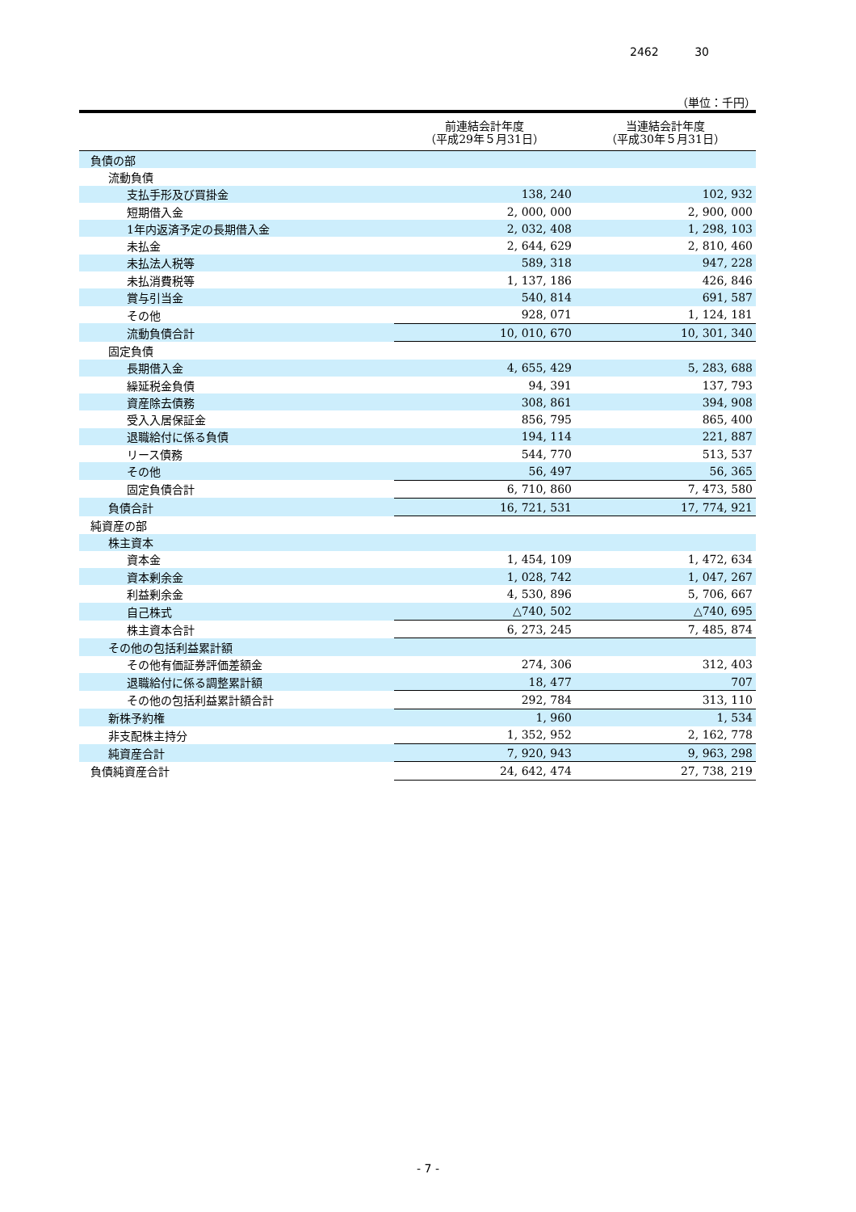2462 30
（単位：千円）
| | 前連結会計年度 （平成29年５月31日） | 当連結会計年度 （平成30年５月31日） |
| --- | --- | --- |
| 負債の部 | | |
| 流動負債 | | |
| 支払手形及び買掛金 | 138, 240 | 102, 932 |
| 短期借入金 | 2, 000, 000 | 2, 900, 000 |
| 1年内返済予定の長期借入金 | 2, 032, 408 | 1, 298, 103 |
| 未払金 | 2, 644, 629 | 2, 810, 460 |
| 未払法人税等 | 589, 318 | 947, 228 |
| 未払消費税等 | 1, 137, 186 | 426, 846 |
| 賞与引当金 | 540, 814 | 691, 587 |
| その他 | 928, 071 | 1, 124, 181 |
| 流動負債合計 | 10, 010, 670 | 10, 301, 340 |
| 固定負債 | | |
| 長期借入金 | 4, 655, 429 | 5, 283, 688 |
| 繰延税金負債 | 94, 391 | 137, 793 |
| 資産除去債務 | 308, 861 | 394, 908 |
| 受入入居保証金 | 856, 795 | 865, 400 |
| 退職給付に係る負債 | 194, 114 | 221, 887 |
| リース債務 | 544, 770 | 513, 537 |
| その他 | 56, 497 | 56, 365 |
| 固定負債合計 | 6, 710, 860 | 7, 473, 580 |
| 負債合計 | 16, 721, 531 | 17, 774, 921 |
| 純資産の部 | | |
| 株主資本 | | |
| 資本金 | 1, 454, 109 | 1, 472, 634 |
| 資本剰余金 | 1, 028, 742 | 1, 047, 267 |
| 利益剰余金 | 4, 530, 896 | 5, 706, 667 |
| 自己株式 | △740, 502 | △740, 695 |
| 株主資本合計 | 6, 273, 245 | 7, 485, 874 |
| その他の包括利益累計額 | | |
| その他有価証券評価差額金 | 274, 306 | 312, 403 |
| 退職給付に係る調整累計額 | 18, 477 | 707 |
| その他の包括利益累計額合計 | 292, 784 | 313, 110 |
| 新株予約権 | 1, 960 | 1, 534 |
| 非支配株主持分 | 1, 352, 952 | 2, 162, 778 |
| 純資産合計 | 7, 920, 943 | 9, 963, 298 |
| 負債純資産合計 | 24, 642, 474 | 27, 738, 219 |
- 7 -